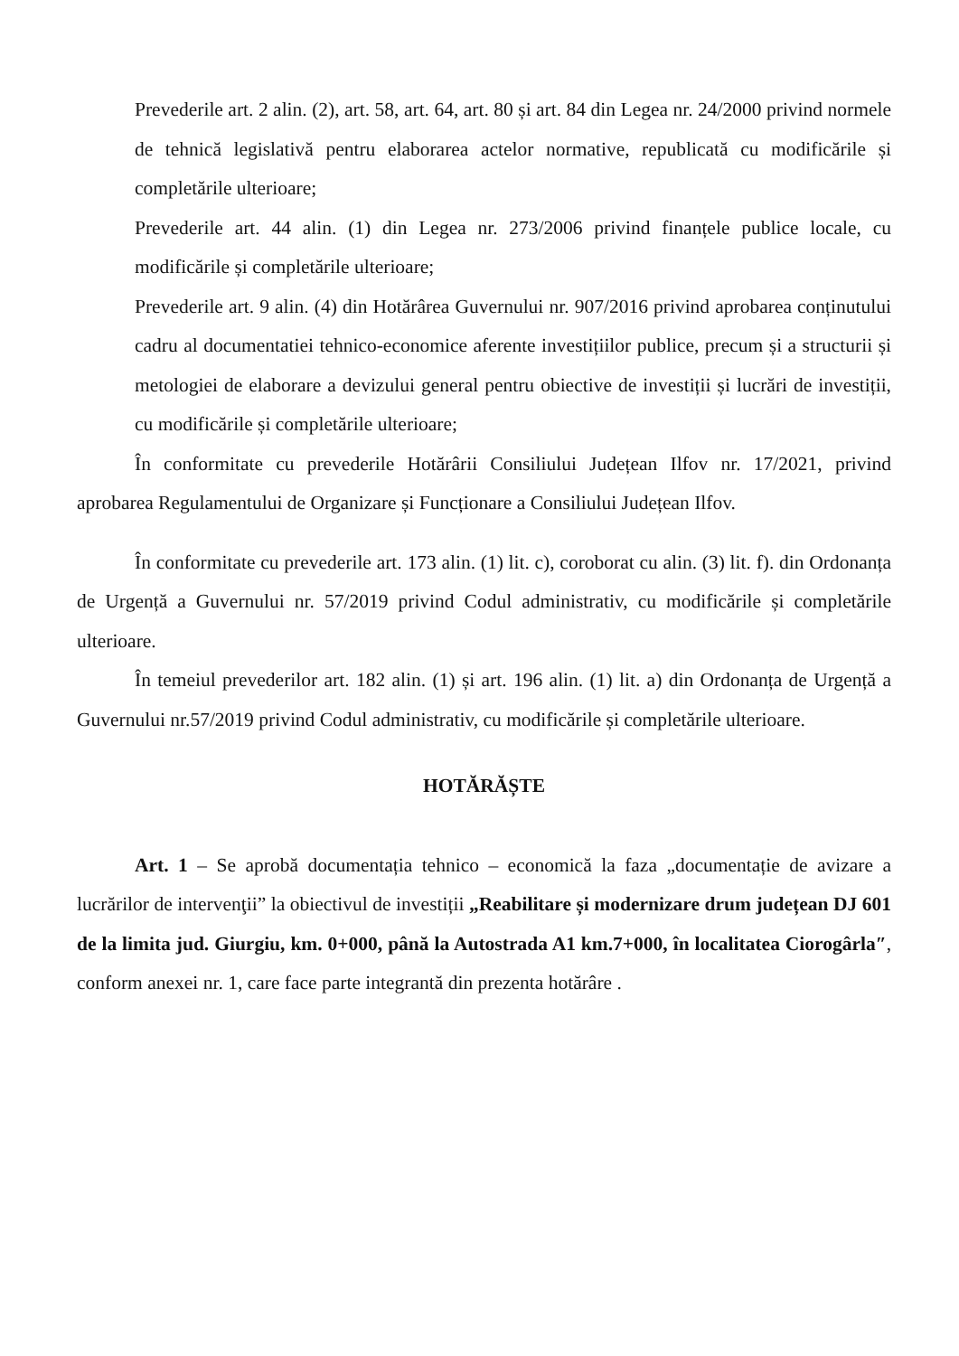Prevederile art. 2 alin. (2), art. 58, art. 64, art. 80 și art. 84 din Legea nr. 24/2000 privind normele de tehnică legislativă pentru elaborarea actelor normative, republicată cu modificările și completările ulterioare;
Prevederile art. 44 alin. (1) din Legea nr. 273/2006 privind finanțele publice locale, cu modificările și completările ulterioare;
Prevederile art. 9 alin. (4) din Hotărârea Guvernului nr. 907/2016 privind aprobarea conținutului cadru al documentatiei tehnico-economice aferente investițiilor publice, precum și a structurii și metologiei de elaborare a devizului general pentru obiective de investiții și lucrări de investiții, cu modificările și completările ulterioare;
În conformitate cu prevederile Hotărârii Consiliului Județean Ilfov nr. 17/2021, privind aprobarea Regulamentului de Organizare și Funcționare a Consiliului Județean Ilfov.
În conformitate cu prevederile art. 173 alin. (1) lit. c), coroborat cu alin. (3) lit. f). din Ordonanța de Urgență a Guvernului nr. 57/2019 privind Codul administrativ, cu modificările și completările ulterioare.
În temeiul prevederilor art. 182 alin. (1) și art. 196 alin. (1) lit. a) din Ordonanța de Urgență a Guvernului nr.57/2019 privind Codul administrativ, cu modificările și completările ulterioare.
HOTĂRĂȘTE
Art. 1 – Se aprobă documentația tehnico – economică la faza „documentație de avizare a lucrărilor de intervenţii” la obiectivul de investiții „Reabilitare și modernizare drum județean DJ 601 de la limita jud. Giurgiu, km. 0+000, până la Autostrada A1 km.7+000, în localitatea Ciorogârla″, conform anexei nr. 1, care face parte integrantă din prezenta hotărâre .